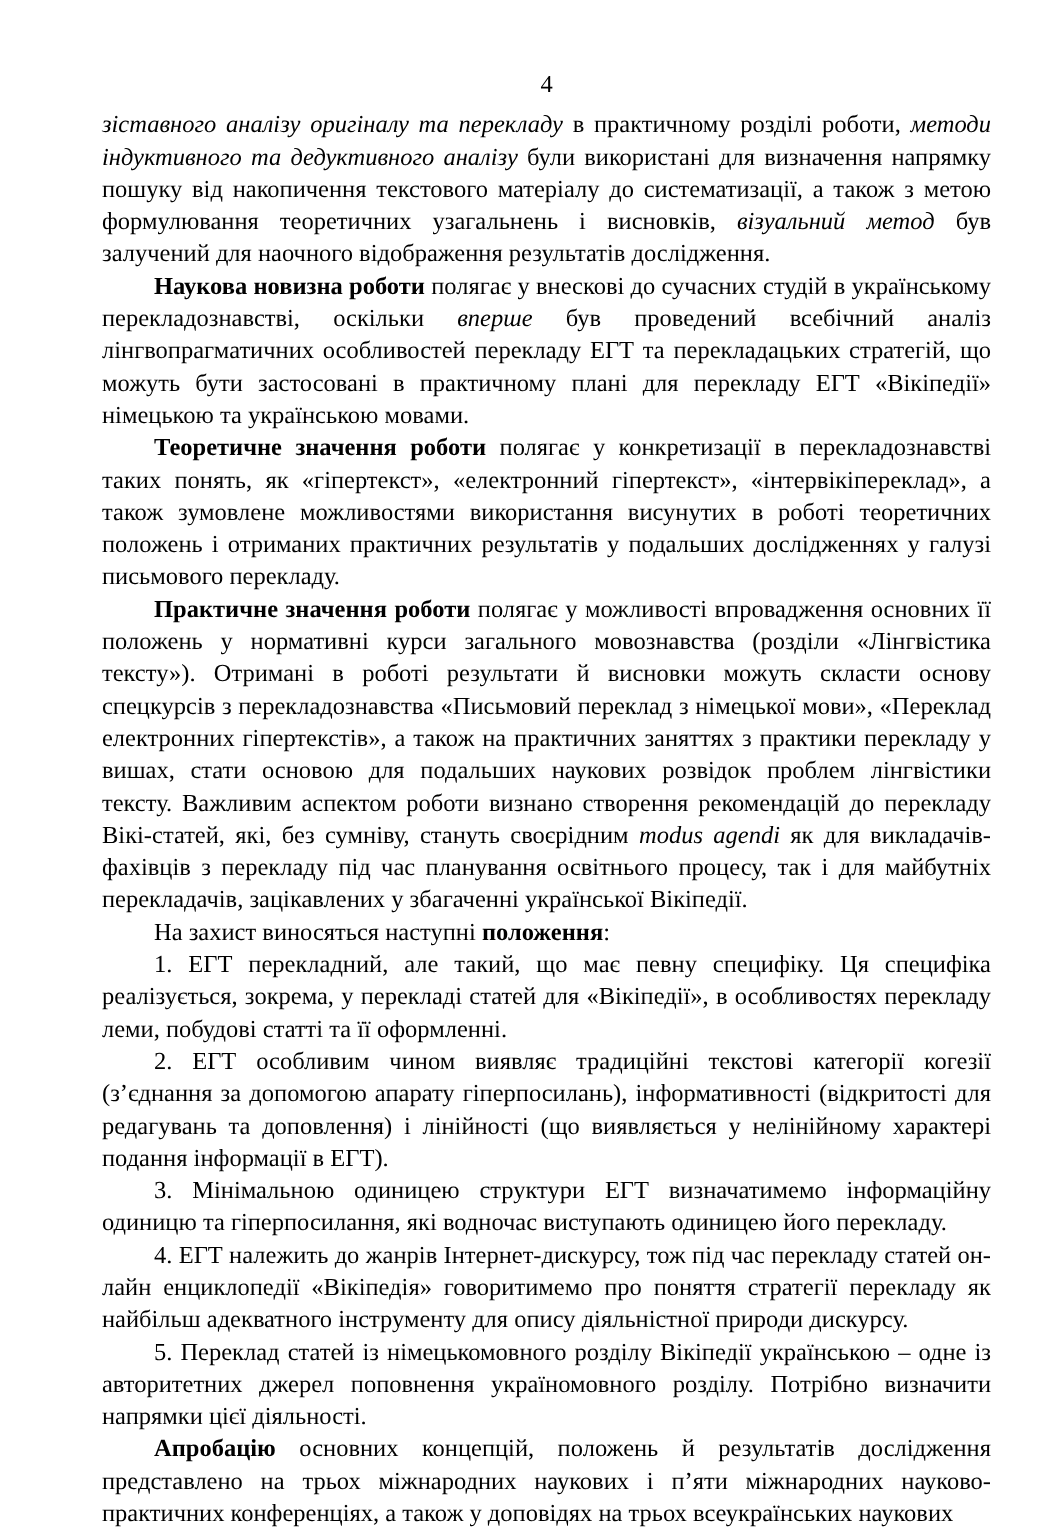4
зіставного аналізу оригіналу та перекладу в практичному розділі роботи, методи індуктивного та дедуктивного аналізу були використані для визначення напрямку пошуку від накопичення текстового матеріалу до систематизації, а також з метою формулювання теоретичних узагальнень і висновків, візуальний метод був залучений для наочного відображення результатів дослідження.
Наукова новизна роботи полягає у внескові до сучасних студій в українському перекладознавстві, оскільки вперше був проведений всебічний аналіз лінгвопрагматичних особливостей перекладу ЕГТ та перекладацьких стратегій, що можуть бути застосовані в практичному плані для перекладу ЕГТ «Вікіпедії» німецькою та українською мовами.
Теоретичне значення роботи полягає у конкретизації в перекладознавстві таких понять, як «гіпертекст», «електронний гіпертекст», «інтервікіпереклад», а також зумовлене можливостями використання висунутих в роботі теоретичних положень і отриманих практичних результатів у подальших дослідженнях у галузі письмового перекладу.
Практичне значення роботи полягає у можливості впровадження основних її положень у нормативні курси загального мовознавства (розділи «Лінгвістика тексту»). Отримані в роботі результати й висновки можуть скласти основу спецкурсів з перекладознавства «Письмовий переклад з німецької мови», «Переклад електронних гіпертекстів», а також на практичних заняттях з практики перекладу у вишах, стати основою для подальших наукових розвідок проблем лінгвістики тексту. Важливим аспектом роботи визнано створення рекомендацій до перекладу Вікі-статей, які, без сумніву, стануть своєрідним modus agendi як для викладачів-фахівців з перекладу під час планування освітнього процесу, так і для майбутніх перекладачів, зацікавлених у збагаченні української Вікіпедії.
На захист виносяться наступні положення:
1. ЕГТ перекладний, але такий, що має певну специфіку. Ця специфіка реалізується, зокрема, у перекладі статей для «Вікіпедії», в особливостях перекладу леми, побудові статті та її оформленні.
2. ЕГТ особливим чином виявляє традиційні текстові категорії когезії (з’єднання за допомогою апарату гіперпосилань), інформативності (відкритості для редагувань та доповлення) і лінійності (що виявляється у нелінійному характері подання інформації в ЕГТ).
3. Мінімальною одиницею структури ЕГТ визначатимемо інформаційну одиницю та гіперпосилання, які водночас виступають одиницею його перекладу.
4. ЕГТ належить до жанрів Інтернет-дискурсу, тож під час перекладу статей он-лайн енциклопедії «Вікіпедія» говоритимемо про поняття стратегії перекладу як найбільш адекватного інструменту для опису діяльністної природи дискурсу.
5. Переклад статей із німецькомовного розділу Вікіпедії українською – одне із авторитетних джерел поповнення україномовного розділу. Потрібно визначити напрямки цієї діяльності.
Апробацію основних концепцій, положень й результатів дослідження представлено на трьох міжнародних наукових і п’яти міжнародних науково-практичних конференціях, а також у доповідях на трьох всеукраїнських наукових